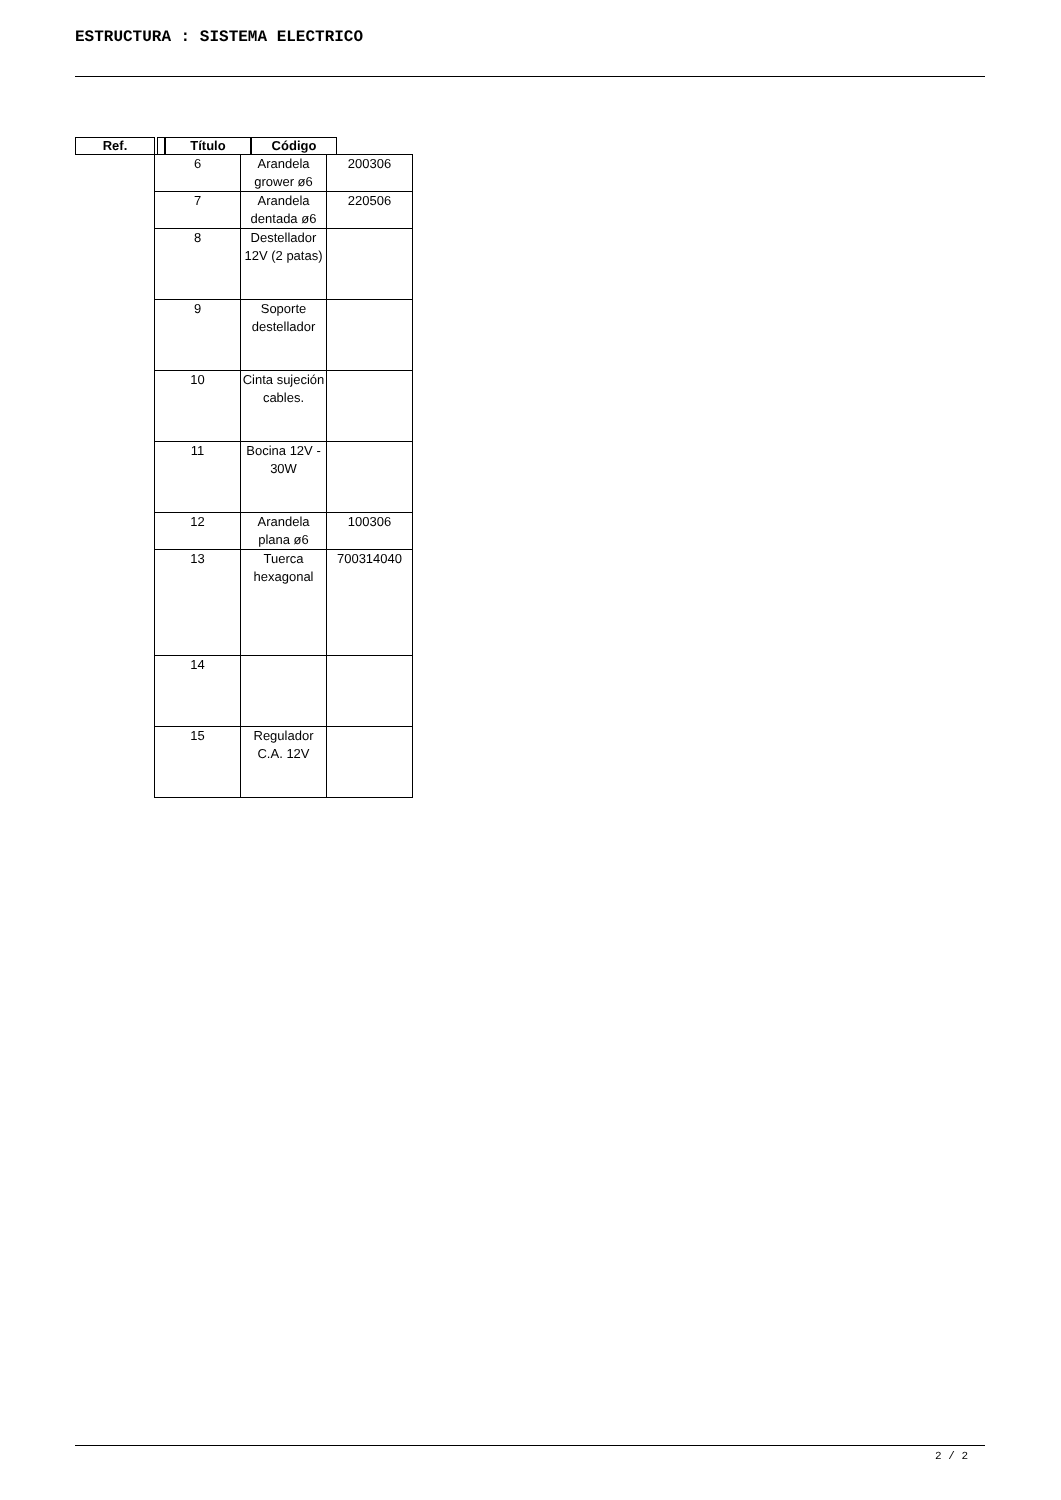ESTRUCTURA : SISTEMA ELECTRICO
Ref. Título Código
| 6 | Arandela grower ø6 | 200306 |
| 7 | Arandela dentada ø6 | 220506 |
| 8 | Destellador 12V (2 patas) | |
| 9 | Soporte destellador | |
| 10 | Cinta sujeción cables. | |
| 11 | Bocina 12V - 30W | |
| 12 | Arandela plana ø6 | 100306 |
| 13 | Tuerca hexagonal | 700314040 |
| 14 | | |
| 15 | Regulador C.A. 12V | |
2 / 2